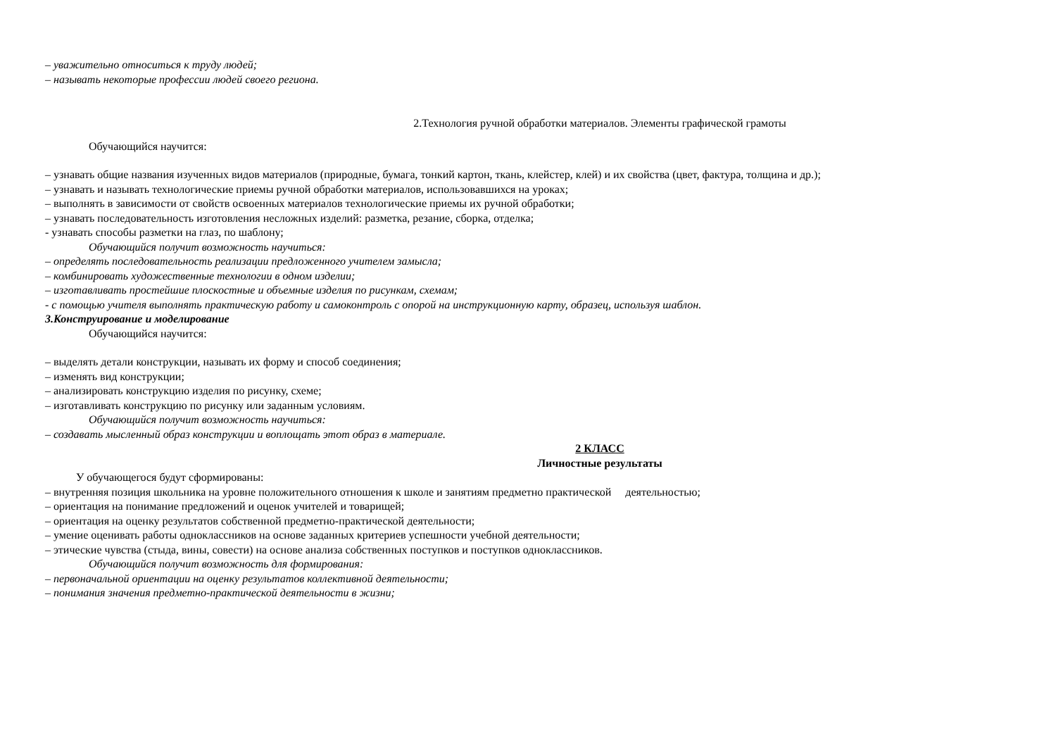– уважительно относиться к труду людей;
– называть некоторые профессии людей своего региона.
2.Технология ручной обработки материалов. Элементы графической грамоты
Обучающийся научится:
– узнавать общие названия изученных видов материалов (природные, бумага, тонкий картон, ткань, клейстер, клей) и их свойства (цвет, фактура, толщина и др.);
– узнавать и называть технологические приемы ручной обработки материалов, использовавшихся на уроках;
– выполнять в зависимости от свойств освоенных материалов технологические приемы их ручной обработки;
– узнавать последовательность изготовления несложных изделий: разметка, резание, сборка, отделка;
- узнавать способы разметки на глаз, по шаблону;
Обучающийся получит возможность научиться:
– определять последовательность реализации предложенного учителем замысла;
– комбинировать художественные технологии в одном изделии;
– изготавливать простейшие плоскостные и объемные изделия по рисункам, схемам;
- с помощью учителя выполнять практическую работу и самоконтроль с опорой на инструкционную карту, образец, используя шаблон.
3.Конструирование и моделирование
Обучающийся научится:
– выделять детали конструкции, называть их форму и способ соединения;
– изменять вид конструкции;
– анализировать конструкцию изделия по рисунку, схеме;
– изготавливать конструкцию по рисунку или заданным условиям.
Обучающийся получит возможность научиться:
– создавать мысленный образ конструкции и воплощать этот образ в материале.
2 КЛАСС
Личностные результаты
У обучающегося будут сформированы:
– внутренняя позиция школьника на уровне положительного отношения к школе и занятиям предметно практической деятельностью;
– ориентация на понимание предложений и оценок учителей и товарищей;
– ориентация на оценку результатов собственной предметно-практической деятельности;
– умение оценивать работы одноклассников на основе заданных критериев успешности учебной деятельности;
– этические чувства (стыда, вины, совести) на основе анализа собственных поступков и поступков одноклассников.
Обучающийся получит возможность для формирования:
– первоначальной ориентации на оценку результатов коллективной деятельности;
– понимания значения предметно-практической деятельности в жизни;